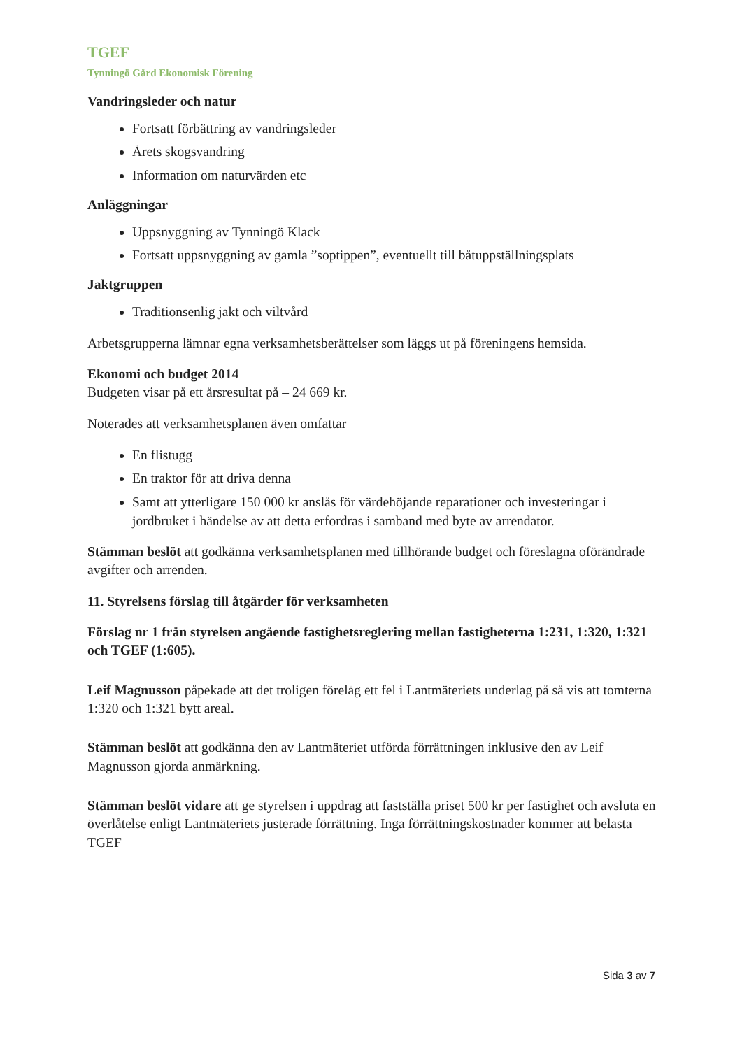TGEF
Tynningö Gård Ekonomisk Förening
Vandringsleder och natur
Fortsatt förbättring av vandringsleder
Årets skogsvandring
Information om naturvärden etc
Anläggningar
Uppsnyggning av Tynningö Klack
Fortsatt uppsnyggning av gamla ”soptippen”, eventuellt till båtuppställningsplats
Jaktgruppen
Traditionsenlig jakt och viltvård
Arbetsgrupperna lämnar egna verksamhetsberättelser som läggs ut på föreningens hemsida.
Ekonomi och budget 2014
Budgeten visar på ett årsresultat på – 24 669 kr.
Noterades att verksamhetsplanen även omfattar
En flistugg
En traktor för att driva denna
Samt att ytterligare 150 000 kr anslås för värdehöjande reparationer och investeringar i jordbruket i händelse av att detta erfordras i samband med byte av arrendator.
Stämman beslöt att godkänna verksamhetsplanen med tillhörande budget och föreslagna oförändrade avgifter och arrenden.
11. Styrelsens förslag till åtgärder för verksamheten
Förslag nr 1 från styrelsen angående fastighetsreglering mellan fastigheterna 1:231, 1:320, 1:321 och TGEF (1:605).
Leif Magnusson påpekade att det troligen förelåg ett fel i Lantmäteriets underlag på så vis att tomterna 1:320 och 1:321 bytt areal.
Stämman beslöt att godkänna den av Lantmäteriet utförda förrättningen inklusive den av Leif Magnusson gjorda anmärkning.
Stämman beslöt vidare att ge styrelsen i uppdrag att fastställa priset 500 kr per fastighet och avsluta en överlåtelse enligt Lantmäteriets justerade förrättning. Inga förrättningskostnader kommer att belasta TGEF
Sida 3 av 7